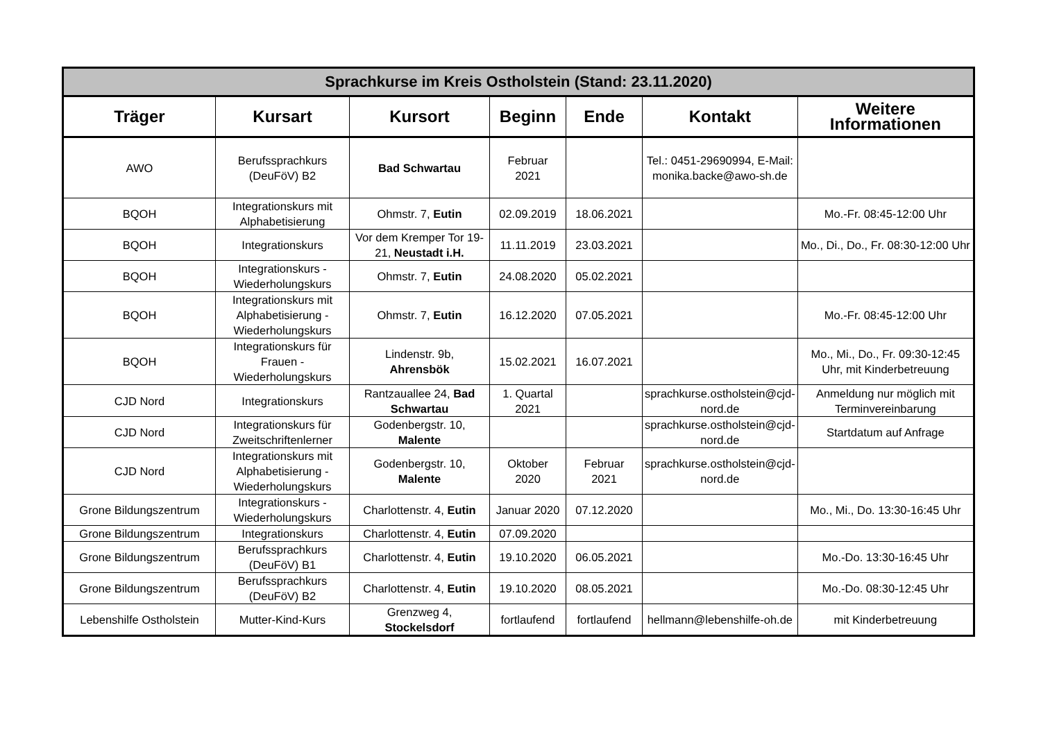| Sprachkurse im Kreis Ostholstein (Stand: 23.11.2020) | | | | | | |
| Träger | Kursart | Kursort | Beginn | Ende | Kontakt | Weitere Informationen |
| AWO | Berufssprachkurs (DeuFöV) B2 | Bad Schwartau | Februar 2021 | | Tel.: 0451-29690994, E-Mail: monika.backe@awo-sh.de | |
| BQOH | Integrationskurs mit Alphabetisierung | Ohmstr. 7, Eutin | 02.09.2019 | 18.06.2021 | | Mo.-Fr. 08:45-12:00 Uhr |
| BQOH | Integrationskurs | Vor dem Kremper Tor 19-21, Neustadt i.H. | 11.11.2019 | 23.03.2021 | | Mo., Di., Do., Fr. 08:30-12:00 Uhr |
| BQOH | Integrationskurs - Wiederholungskurs | Ohmstr. 7, Eutin | 24.08.2020 | 05.02.2021 | | |
| BQOH | Integrationskurs mit Alphabetisierung - Wiederholungskurs | Ohmstr. 7, Eutin | 16.12.2020 | 07.05.2021 | | Mo.-Fr. 08:45-12:00 Uhr |
| BQOH | Integrationskurs für Frauen - Wiederholungskurs | Lindenstr. 9b, Ahrensbök | 15.02.2021 | 16.07.2021 | | Mo., Mi., Do., Fr. 09:30-12:45 Uhr, mit Kinderbetreuung |
| CJD Nord | Integrationskurs | Rantzauallee 24, Bad Schwartau | 1. Quartal 2021 | | sprachkurse.ostholstein@cjd-nord.de | Anmeldung nur möglich mit Terminvereinbarung |
| CJD Nord | Integrationskurs für Zweitschriftenlerner | Godenbergstr. 10, Malente | | | sprachkurse.ostholstein@cjd-nord.de | Startdatum auf Anfrage |
| CJD Nord | Integrationskurs mit Alphabetisierung - Wiederholungskurs | Godenbergstr. 10, Malente | Oktober 2020 | Februar 2021 | sprachkurse.ostholstein@cjd-nord.de | |
| Grone Bildungszentrum | Integrationskurs - Wiederholungskurs | Charlottenstr. 4, Eutin | Januar 2020 | 07.12.2020 | | Mo., Mi., Do. 13:30-16:45 Uhr |
| Grone Bildungszentrum | Integrationskurs | Charlottenstr. 4, Eutin | 07.09.2020 | | | |
| Grone Bildungszentrum | Berufssprachkurs (DeuFöV) B1 | Charlottenstr. 4, Eutin | 19.10.2020 | 06.05.2021 | | Mo.-Do. 13:30-16:45 Uhr |
| Grone Bildungszentrum | Berufssprachkurs (DeuFöV) B2 | Charlottenstr. 4, Eutin | 19.10.2020 | 08.05.2021 | | Mo.-Do. 08:30-12:45 Uhr |
| Lebenshilfe Ostholstein | Mutter-Kind-Kurs | Grenzweg 4, Stockelsdorf | fortlaufend | fortlaufend | hellmann@lebenshilfe-oh.de | mit Kinderbetreuung |